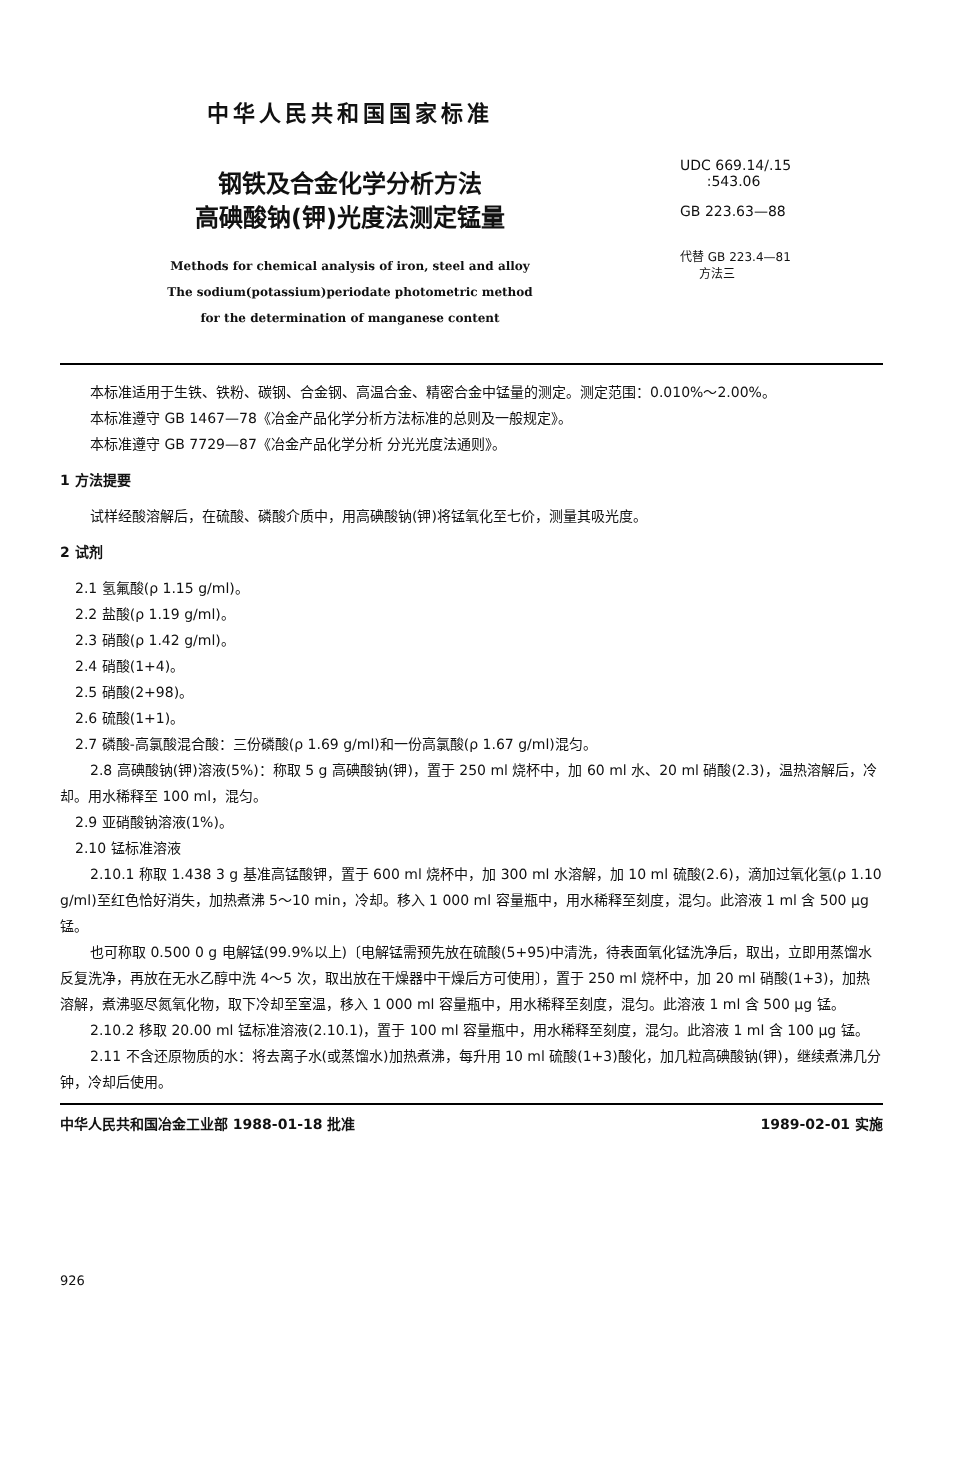中华人民共和国国家标准
钢铁及合金化学分析方法
高碘酸钠(钾)光度法测定锰量
Methods for chemical analysis of iron, steel and alloy
The sodium(potassium)periodate photometric method
for the determination of manganese content
UDC 669.14/.15
:543.06
GB 223.63—88
代替 GB 223.4—81
方法三
本标准适用于生铁、铁粉、碳钢、合金钢、高温合金、精密合金中锰量的测定。测定范围：0.010%～2.00%。
本标准遵守 GB 1467—78《冶金产品化学分析方法标准的总则及一般规定》。
本标准遵守 GB 7729—87《冶金产品化学分析 分光光度法通则》。
1 方法提要
试样经酸溶解后，在硫酸、磷酸介质中，用高碘酸钠(钾)将锰氧化至七价，测量其吸光度。
2 试剂
2.1 氢氟酸(ρ 1.15 g/ml)。
2.2 盐酸(ρ 1.19 g/ml)。
2.3 硝酸(ρ 1.42 g/ml)。
2.4 硝酸(1+4)。
2.5 硝酸(2+98)。
2.6 硫酸(1+1)。
2.7 磷酸-高氯酸混合酸：三份磷酸(ρ 1.69 g/ml)和一份高氯酸(ρ 1.67 g/ml)混匀。
2.8 高碘酸钠(钾)溶液(5%)：称取 5 g 高碘酸钠(钾)，置于 250 ml 烧杯中，加 60 ml 水、20 ml 硝酸(2.3)，温热溶解后，冷却。用水稀释至 100 ml，混匀。
2.9 亚硝酸钠溶液(1%)。
2.10 锰标准溶液
2.10.1 称取 1.438 3 g 基准高锰酸钾，置于 600 ml 烧杯中，加 300 ml 水溶解，加 10 ml 硫酸(2.6)，滴加过氧化氢(ρ 1.10 g/ml)至红色恰好消失，加热煮沸 5～10 min，冷却。移入 1 000 ml 容量瓶中，用水稀释至刻度，混匀。此溶液 1 ml 含 500 μg 锰。
也可称取 0.500 0 g 电解锰(99.9%以上)〔电解锰需预先放在硫酸(5+95)中清洗，待表面氧化锰洗净后，取出，立即用蒸馏水反复洗净，再放在无水乙醇中洗 4～5 次，取出放在干燥器中干燥后方可使用〕，置于 250 ml 烧杯中，加 20 ml 硝酸(1+3)，加热溶解，煮沸驱尽氮氧化物，取下冷却至室温，移入 1 000 ml 容量瓶中，用水稀释至刻度，混匀。此溶液 1 ml 含 500 μg 锰。
2.10.2 移取 20.00 ml 锰标准溶液(2.10.1)，置于 100 ml 容量瓶中，用水稀释至刻度，混匀。此溶液 1 ml 含 100 μg 锰。
2.11 不含还原物质的水：将去离子水(或蒸馏水)加热煮沸，每升用 10 ml 硫酸(1+3)酸化，加几粒高碘酸钠(钾)，继续煮沸几分钟，冷却后使用。
中华人民共和国冶金工业部 1988-01-18 批准 1989-02-01 实施
926